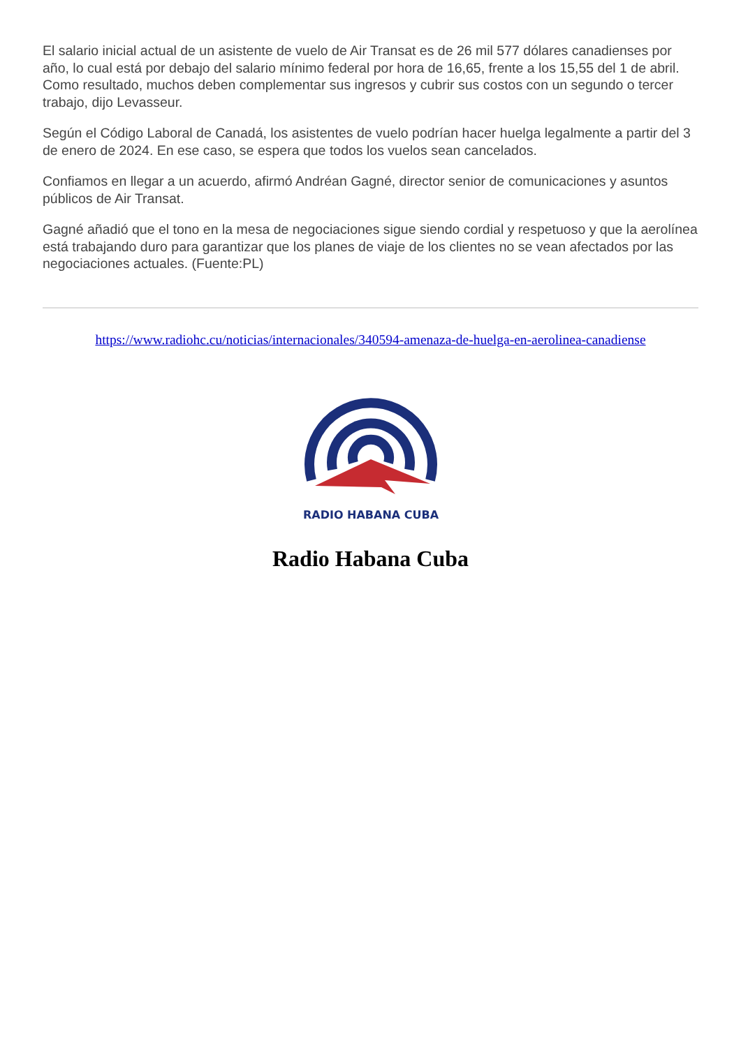El salario inicial actual de un asistente de vuelo de Air Transat es de 26 mil 577 dólares canadienses por año, lo cual está por debajo del salario mínimo federal por hora de 16,65, frente a los 15,55 del 1 de abril. Como resultado, muchos deben complementar sus ingresos y cubrir sus costos con un segundo o tercer trabajo, dijo Levasseur.
Según el Código Laboral de Canadá, los asistentes de vuelo podrían hacer huelga legalmente a partir del 3 de enero de 2024. En ese caso, se espera que todos los vuelos sean cancelados.
Confiamos en llegar a un acuerdo, afirmó Andréan Gagné, director senior de comunicaciones y asuntos públicos de Air Transat.
Gagné añadió que el tono en la mesa de negociaciones sigue siendo cordial y respetuoso y que la aerolínea está trabajando duro para garantizar que los planes de viaje de los clientes no se vean afectados por las negociaciones actuales. (Fuente:PL)
https://www.radiohc.cu/noticias/internacionales/340594-amenaza-de-huelga-en-aerolinea-canadiense
RADIO HABANA CUBA
Radio Habana Cuba